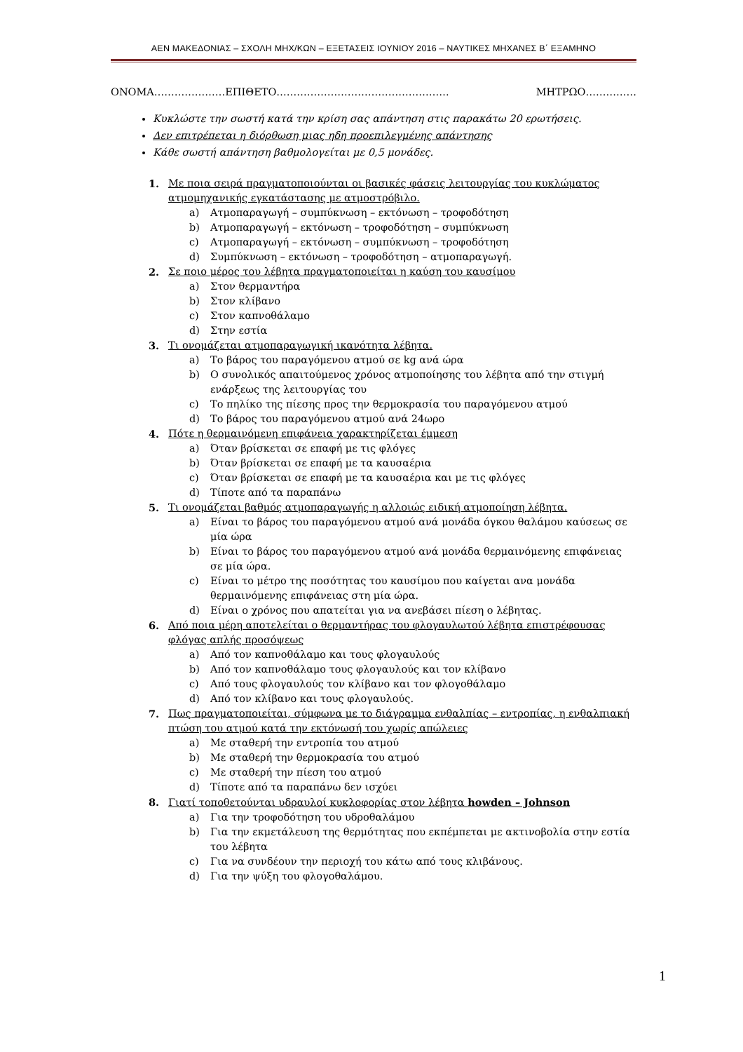ΑΕΝ ΜΑΚΕΔΟΝΙΑΣ – ΣΧΟΛΗ ΜΗΧ/ΚΩΝ – ΕΞΕΤΑΣΕΙΣ ΙΟΥΝΙΟΥ 2016 – ΝΑΥΤΙΚΕΣ ΜΗΧΑΝΕΣ Β΄ ΕΞΑΜΗΝΟ
ΟΝΟΜΑ…………………ΕΠΙΘΕΤΟ…………………………………………… ΜΗΤΡΩΟ……………
Κυκλώστε την σωστή κατά την κρίση σας απάντηση στις παρακάτω 20 ερωτήσεις.
Δεν επιτρέπεται η διόρθωση μιας ηδη προεπιλεγμένης απάντησης
Κάθε σωστή απάντηση βαθμολογείται με 0,5 μονάδες.
1. Με ποια σειρά πραγματοποιούνται οι βασικές φάσεις λειτουργίας του κυκλώματος ατμομηχανικής εγκατάστασης με ατμοστρόβιλο.
a) Ατμοπαραγωγή – συμπύκνωση – εκτόνωση – τροφοδότηση
b) Ατμοπαραγωγή – εκτόνωση – τροφοδότηση – συμπύκνωση
c) Ατμοπαραγωγή – εκτόνωση – συμπύκνωση – τροφοδότηση
d) Συμπύκνωση – εκτόνωση – τροφοδότηση – ατμοπαραγωγή.
2. Σε ποιο μέρος του λέβητα πραγματοποιείται η καύση του καυσίμου
a) Στον θερμαντήρα
b) Στον κλίβανο
c) Στον καπνοθάλαμο
d) Στην εστία
3. Τι ονομάζεται ατμοπαραγωγική ικανότητα λέβητα.
a) Το βάρος του παραγόμενου ατμού σε kg ανά ώρα
b) Ο συνολικός απαιτούμενος χρόνος ατμοποίησης του λέβητα από την στιγμή ενάρξεως της λειτουργίας του
c) Το πηλίκο της πίεσης προς την θερμοκρασία του παραγόμενου ατμού
d) Το βάρος του παραγόμενου ατμού ανά 24ωρο
4. Πότε η θερμαινόμενη επιφάνεια χαρακτηρίζεται έμμεση
a) Όταν βρίσκεται σε επαφή με τις φλόγες
b) Όταν βρίσκεται σε επαφή με τα καυσαέρια
c) Όταν βρίσκεται σε επαφή με τα καυσαέρια και με τις φλόγες
d) Τίποτε από τα παραπάνω
5. Τι ονομάζεται βαθμός ατμοπαραγωγής η αλλοιώς ειδική ατμοποίηση λέβητα.
a) Είναι το βάρος του παραγόμενου ατμού ανά μονάδα όγκου θαλάμου καύσεως σε μία ώρα
b) Είναι το βάρος του παραγόμενου ατμού ανά μονάδα θερμαινόμενης επιφάνειας σε μία ώρα.
c) Είναι το μέτρο της ποσότητας του καυσίμου που καίγεται ανα μονάδα θερμαινόμενης επιφάνειας στη μία ώρα.
d) Είναι ο χρόνος που απατείται για να ανεβάσει πίεση ο λέβητας.
6. Από ποια μέρη αποτελείται ο θερμαντήρας του φλογαυλωτού λέβητα επιστρέφουσας φλόγας απλής προσόψεως
a) Από τον καπνοθάλαμο και τους φλογαυλούς
b) Από τον καπνοθάλαμο τους φλογαυλούς και τον κλίβανο
c) Από τους φλογαυλούς τον κλίβανο και τον φλογοθάλαμο
d) Από τον κλίβανο και τους φλογαυλούς.
7. Πως πραγματοποιείται, σύμφωνα με το διάγραμμα ενθαλπίας – εντροπίας, η ενθαλπιακή πτώση του ατμού κατά την εκτόνωσή του χωρίς απώλειες
a) Με σταθερή την εντροπία του ατμού
b) Με σταθερή την θερμοκρασία του ατμού
c) Με σταθερή την πίεση του ατμού
d) Τίποτε από τα παραπάνω δεν ισχύει
8. Γιατί τοποθετούνται υδραυλοί κυκλοφορίας στον λέβητα howden – Johnson
a) Για την τροφοδότηση του υδροθαλάμου
b) Για την εκμετάλευση της θερμότητας που εκπέμπεται με ακτινοβολία στην εστία του λέβητα
c) Για να συνδέουν την περιοχή του κάτω από τους κλιβάνους.
d) Για την ψύξη του φλογοθαλάμου.
1